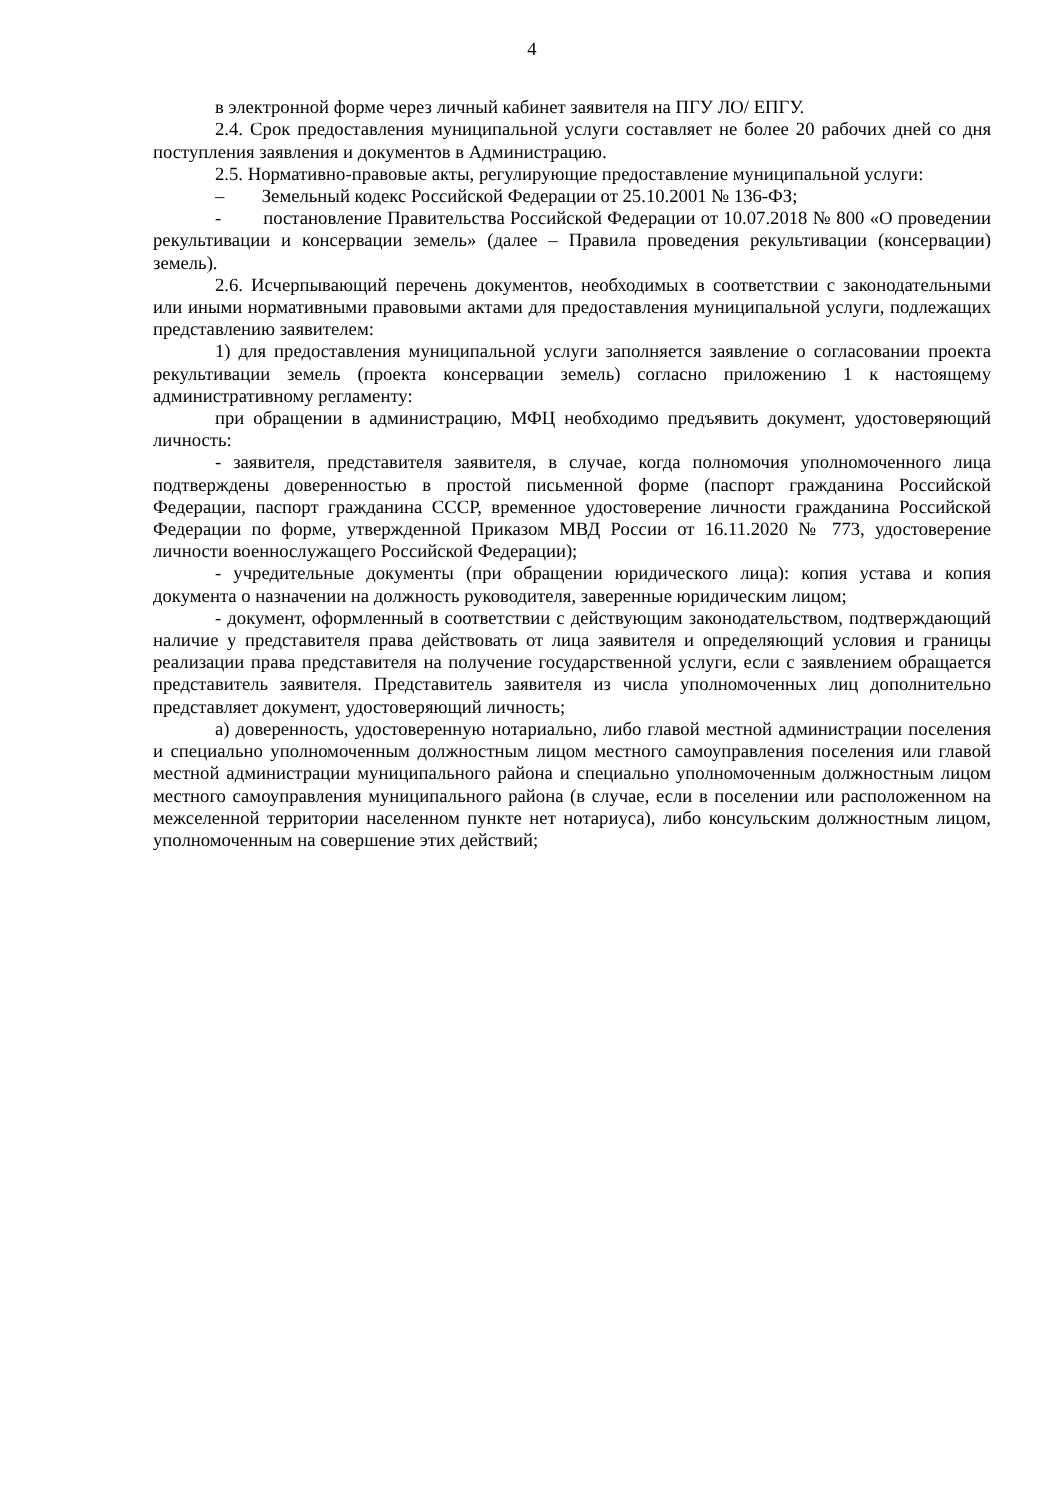4
в электронной форме через личный кабинет заявителя на ПГУ ЛО/ ЕПГУ.
2.4. Срок предоставления муниципальной услуги составляет не более 20 рабочих дней со дня поступления заявления и документов в Администрацию.
2.5. Нормативно-правовые акты, регулирующие предоставление муниципальной услуги:
– Земельный кодекс Российской Федерации от 25.10.2001 № 136-ФЗ;
- постановление Правительства Российской Федерации от 10.07.2018 № 800 «О проведении рекультивации и консервации земель» (далее – Правила проведения рекультивации (консервации) земель).
2.6. Исчерпывающий перечень документов, необходимых в соответствии с законодательными или иными нормативными правовыми актами для предоставления муниципальной услуги, подлежащих представлению заявителем:
1) для предоставления муниципальной услуги заполняется заявление о согласовании проекта рекультивации земель (проекта консервации земель) согласно приложению 1 к настоящему административному регламенту:
при обращении в администрацию, МФЦ необходимо предъявить документ, удостоверяющий личность:
- заявителя, представителя заявителя, в случае, когда полномочия уполномоченного лица подтверждены доверенностью в простой письменной форме (паспорт гражданина Российской Федерации, паспорт гражданина СССР, временное удостоверение личности гражданина Российской Федерации по форме, утвержденной Приказом МВД России от 16.11.2020 № 773, удостоверение личности военнослужащего Российской Федерации);
- учредительные документы (при обращении юридического лица): копия устава и копия документа о назначении на должность руководителя, заверенные юридическим лицом;
- документ, оформленный в соответствии с действующим законодательством, подтверждающий наличие у представителя права действовать от лица заявителя и определяющий условия и границы реализации права представителя на получение государственной услуги, если с заявлением обращается представитель заявителя. Представитель заявителя из числа уполномоченных лиц дополнительно представляет документ, удостоверяющий личность;
а) доверенность, удостоверенную нотариально, либо главой местной администрации поселения и специально уполномоченным должностным лицом местного самоуправления поселения или главой местной администрации муниципального района и специально уполномоченным должностным лицом местного самоуправления муниципального района (в случае, если в поселении или расположенном на межселенной территории населенном пункте нет нотариуса), либо консульским должностным лицом, уполномоченным на совершение этих действий;